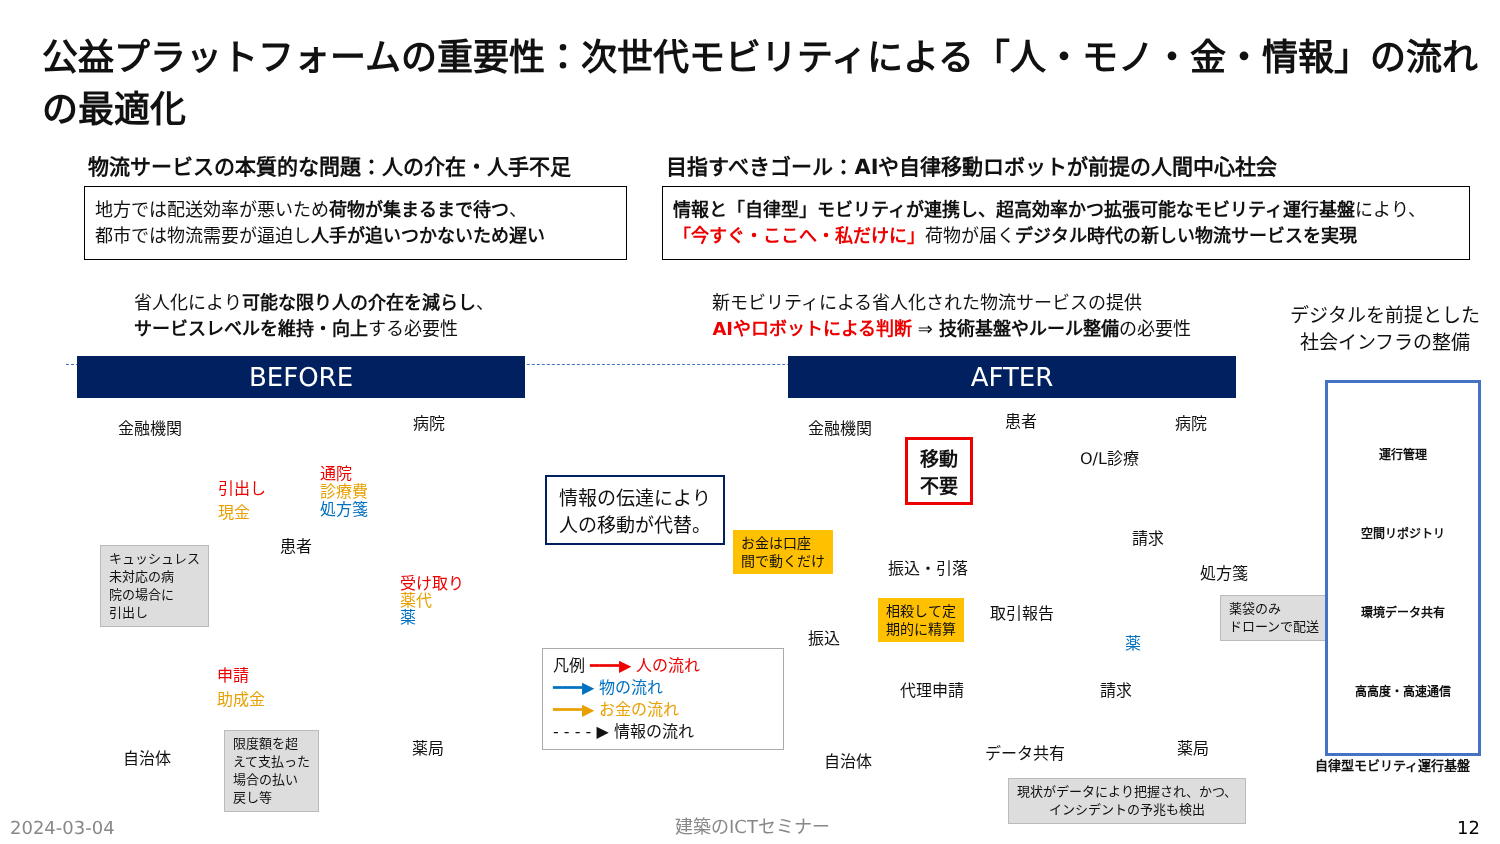公益プラットフォームの重要性：次世代モビリティによる「人・モノ・金・情報」の流れの最適化
物流サービスの本質的な問題：人の介在・人手不足
地方では配送効率が悪いため荷物が集まるまで待つ、
都市では物流需要が逼迫し人手が追いつかないため遅い
省人化により可能な限り人の介在を減らし、
サービスレベルを維持・向上する必要性
目指すべきゴール：AIや自律移動ロボットが前提の人間中心社会
情報と「自律型」モビリティが連携し、超高効率かつ拡張可能なモビリティ運行基盤により、
「今すぐ・ここへ・私だけに」荷物が届くデジタル時代の新しい物流サービスを実現
新モビリティによる省人化された物流サービスの提供
AIやロボットによる判断 ⇒ 技術基盤やルール整備の必要性
デジタルを前提とした
社会インフラの整備
BEFORE AFTER
金融機関 病院
引出し
現金
通院
診療費
処方箋
患者
受け取り
薬代
薬
申請
助成金
自治体
薬局
キュッシュレス
未対応の病
院の場合に
引出し
限度額を超
えて支払った
場合の払い
戻し等
情報の伝達により
人の移動が代替。
お金は口座
間で動くだけ
凡例 ━━━▶ 人の流れ
━━━▶ 物の流れ
━━━▶ お金の流れ
- - - - ▶ 情報の流れ
金融機関 患者 病院
移動
不要
O/L診療
請求
処方箋 振込・引落
取引報告
振込
相殺して定
期的に精算
薬
薬袋のみ
ドローンで配送
代理申請 請求
自治体 データ共有 薬局
現状がデータにより把握され、かつ、
インシデントの予兆も検出
運行管理
空間リポジトリ
環境データ共有
高高度・高速通信
自律型モビリティ運行基盤
2024-03-04 建築のICTセミナー 12